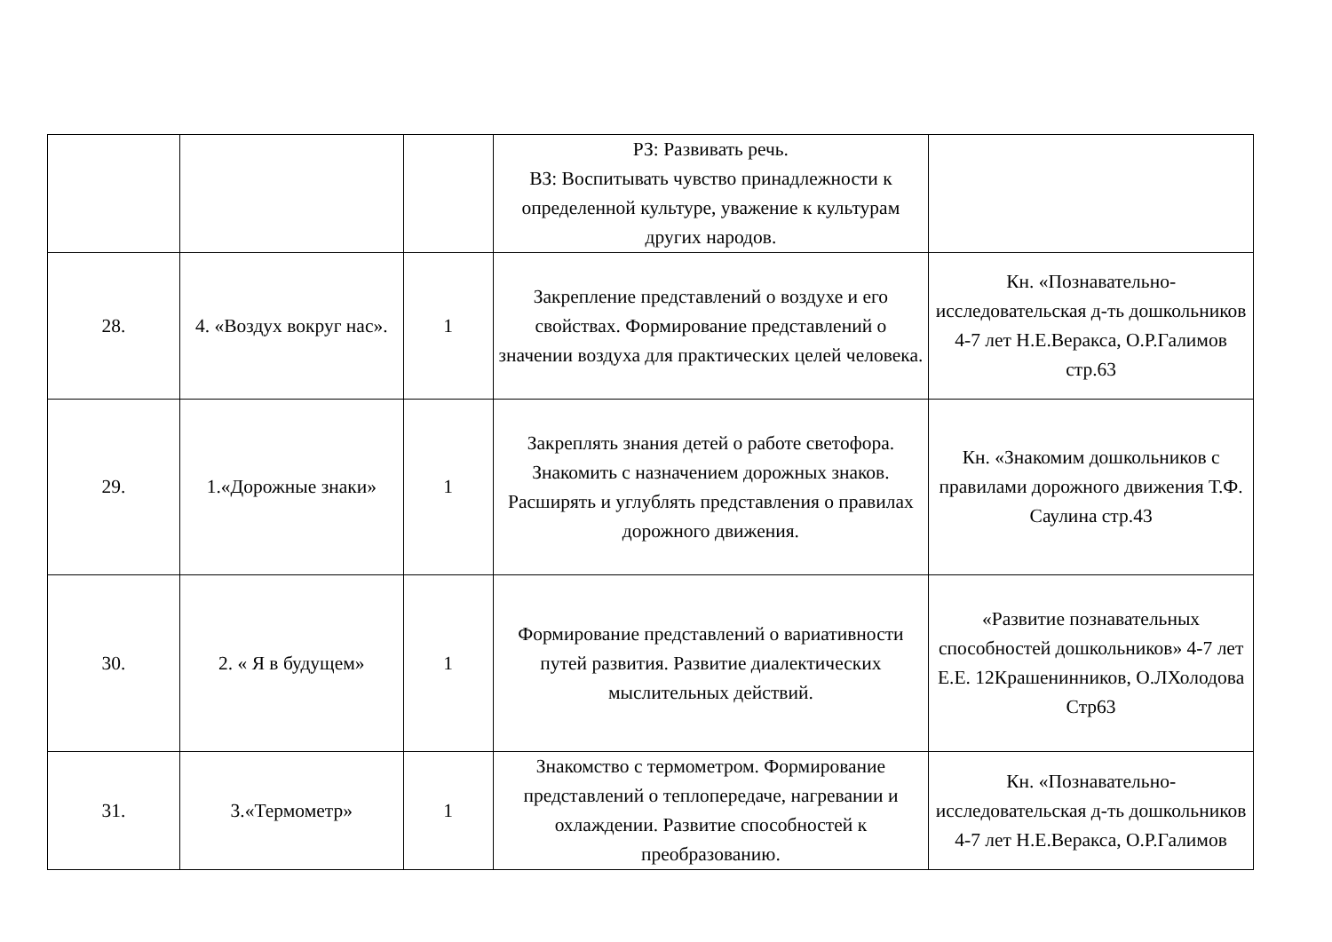| | | | РЗ: Развивать речь. ВЗ: Воспитывать чувство принадлежности к определенной культуре, уважение к культурам других народов. | |
| 28. | 4. «Воздух вокруг нас». | 1 | Закрепление представлений о воздухе и его свойствах. Формирование представлений о значении воздуха для практических целей человека. | Кн. «Познавательно-исследовательская д-ть дошкольников 4-7 лет Н.Е.Веракса, О.Р.Галимов стр.63 |
| 29. | 1.«Дорожные знаки» | 1 | Закреплять знания детей о работе светофора. Знакомить с назначением дорожных знаков. Расширять и углублять представления о правилах дорожного движения. | Кн. «Знакомим дошкольников с правилами дорожного движения Т.Ф. Саулина стр.43 |
| 30. | 2. « Я в будущем» | 1 | Формирование представлений о вариативности путей развития. Развитие диалектических мыслительных действий. | «Развитие познавательных способностей дошкольников» 4-7 лет Е.Е. 12Крашенинников, О.ЛХолодова Стр63 |
| 31. | 3.«Термометр» | 1 | Знакомство с термометром. Формирование представлений о теплопередаче, нагревании и охлаждении. Развитие способностей к преобразованию. | Кн. «Познавательно-исследовательская д-ть дошкольников 4-7 лет Н.Е.Веракса, О.Р.Галимов |